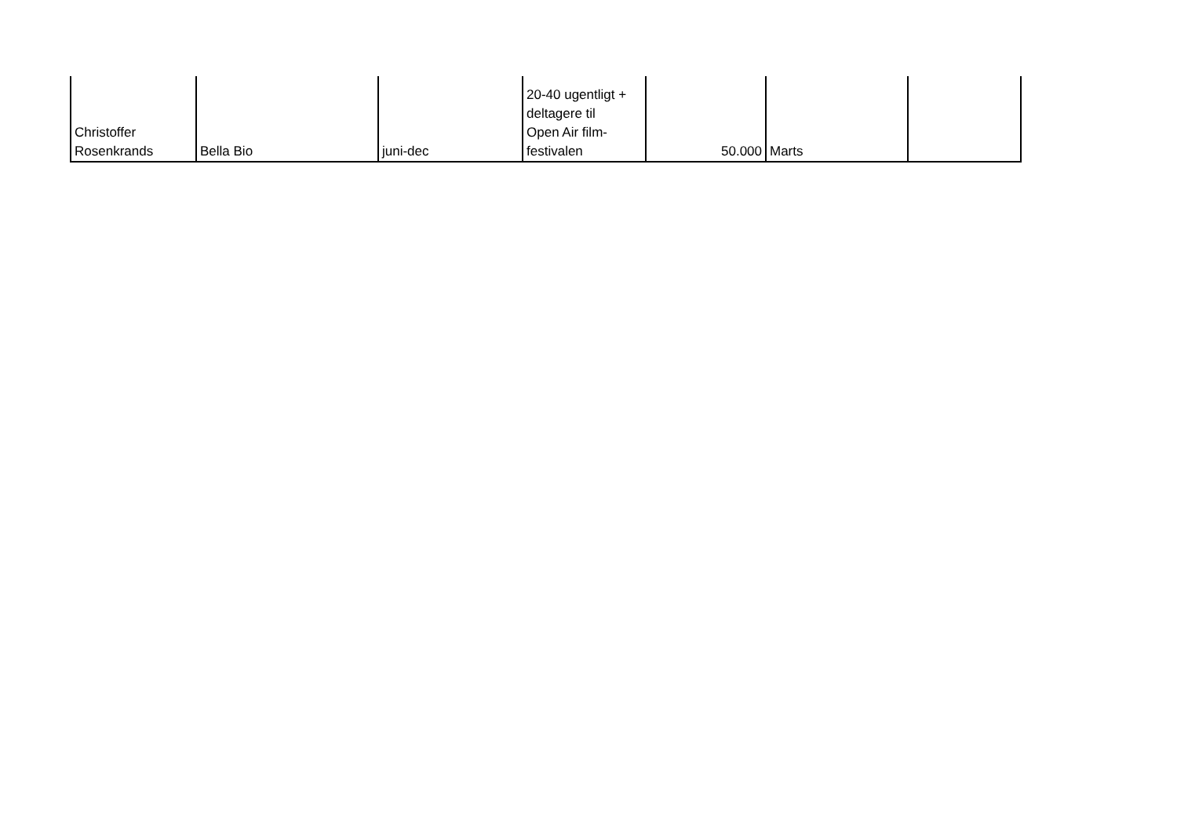| Christoffer Rosenkrands | Bella Bio | juni-dec | 20-40 ugentligt + deltagere til Open Air film- festivalen | 50.000 | Marts | |